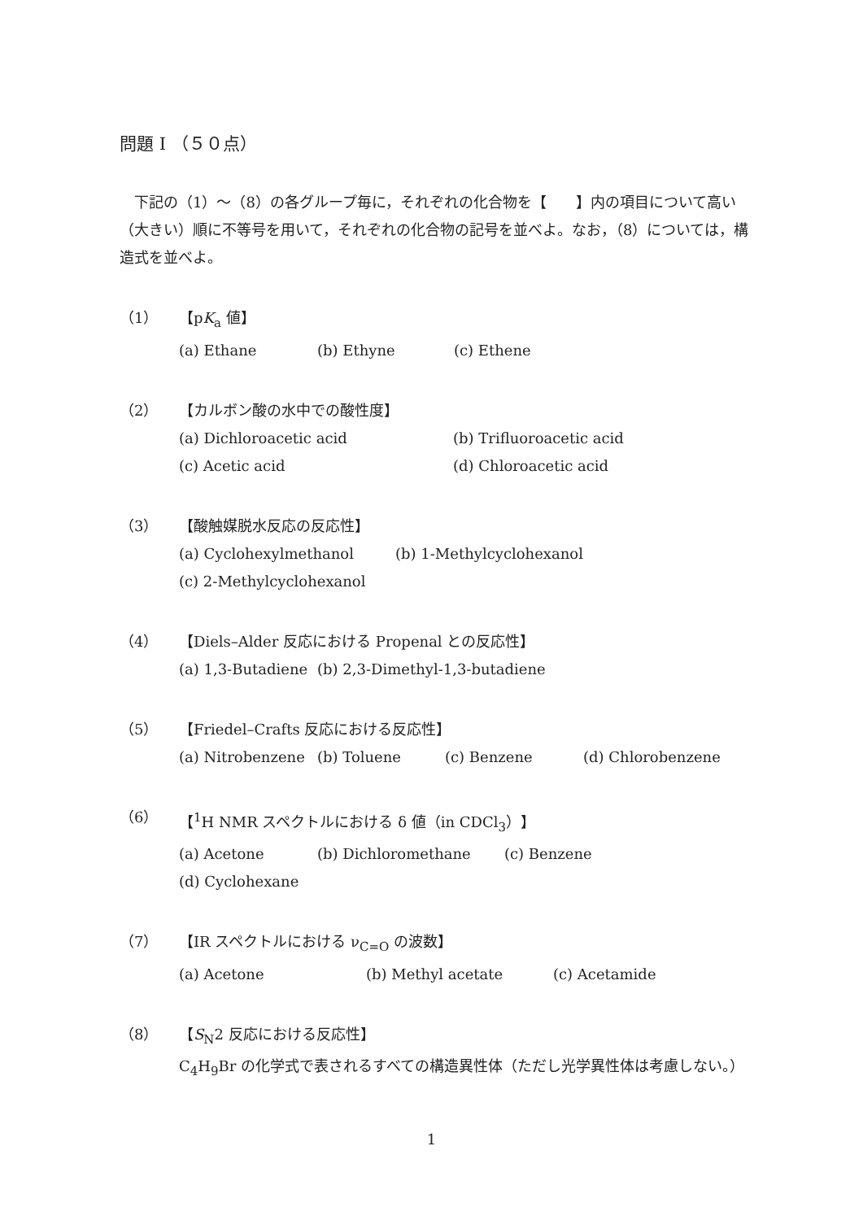問題 I （５０点）
　下記の（1）～（8）の各グループ毎に，それぞれの化合物を【　　】内の項目について高い（大きい）順に不等号を用いて，それぞれの化合物の記号を並べよ。なお，（8）については，構造式を並べよ。
（1） 【pK<sub>a</sub> 値】
(a) Ethane (b) Ethyne (c) Ethene
（2） 【カルボン酸の水中での酸性度】
(a) Dichloroacetic acid (b) Trifluoroacetic acid
(c) Acetic acid (d) Chloroacetic acid
（3） 【酸触媒脱水反応の反応性】
(a) Cyclohexylmethanol (b) 1-Methylcyclohexanol
(c) 2-Methylcyclohexanol
（4） 【Diels–Alder 反応における Propenal との反応性】
(a) 1,3-Butadiene (b) 2,3-Dimethyl-1,3-butadiene
（5） 【Friedel–Crafts 反応における反応性】
(a) Nitrobenzene (b) Toluene (c) Benzene (d) Chlorobenzene
（6） 【<sup>1</sup>H NMR スペクトルにおける δ 値（in CDCl<sub>3</sub>）】
(a) Acetone (b) Dichloromethane (c) Benzene
(d) Cyclohexane
（7） 【IR スペクトルにおける ν<sub>C=O</sub> の波数】
(a) Acetone (b) Methyl acetate (c) Acetamide
（8） 【S<sub>N</sub>2 反応における反応性】
C<sub>4</sub>H<sub>9</sub>Br の化学式で表されるすべての構造異性体（ただし光学異性体は考慮しない。）
1